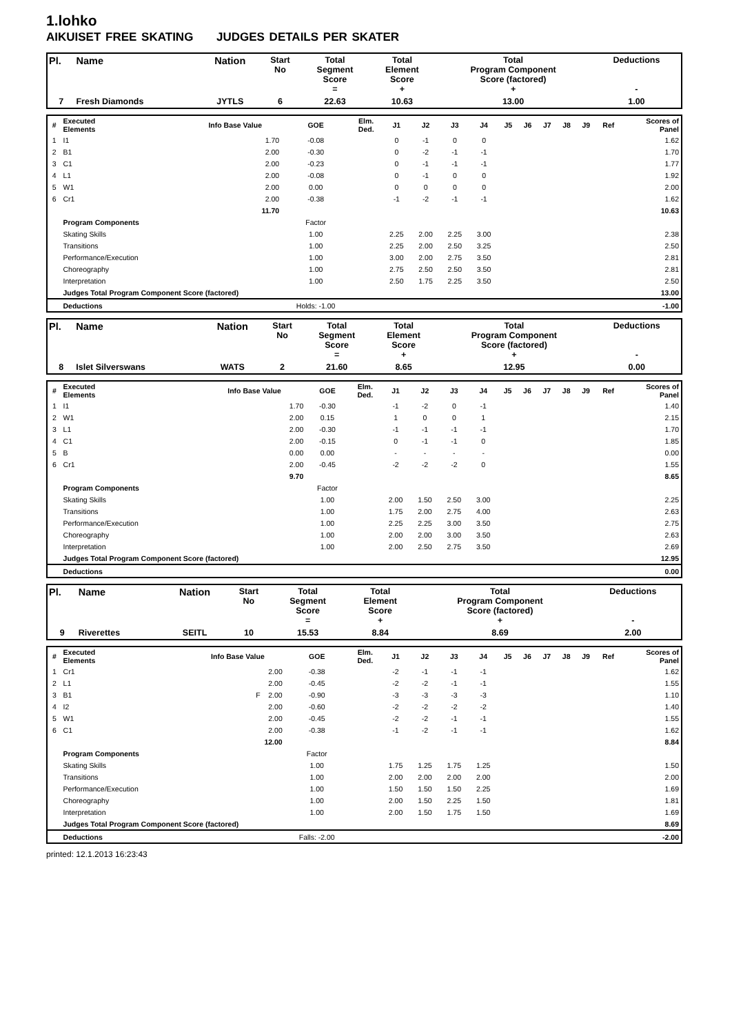1.lohko
AIKUISET FREE SKATING JUDGES DETAILS PER SKATER
| Pl. | Name | Nation | Start No | Total Segment Score = | Total Element Score + | Total Program Component Score (factored) + | Deductions - |
| 7 | Fresh Diamonds | JYTLS | 6 | 22.63 | 10.63 | 13.00 | 1.00 |
| # | Executed Elements | Info Base Value | GOE | Elm. Ded. | J1 | J2 | J3 | J4 | J5 | J6 | J7 | J8 | J9 | Ref | Scores of Panel |
| 1 | I1 | 1.70 | -0.08 | | 0 | -1 | 0 | 0 | | | | | | | 1.62 |
| 2 | B1 | 2.00 | -0.30 | | 0 | -2 | -1 | -1 | | | | | | | 1.70 |
| 3 | C1 | 2.00 | -0.23 | | 0 | -1 | -1 | -1 | | | | | | | 1.77 |
| 4 | L1 | 2.00 | -0.08 | | 0 | -1 | 0 | 0 | | | | | | | 1.92 |
| 5 | W1 | 2.00 | 0.00 | | 0 | 0 | 0 | 0 | | | | | | | 2.00 |
| 6 | Cr1 | 2.00 | -0.38 | | -1 | -2 | -1 | -1 | | | | | | | 1.62 |
| | | 11.70 | | | | | | | | | | | | | 10.63 |
| | Program Components | | Factor | | | | | | | | | | | | |
| | Skating Skills | | 1.00 | | 2.25 | 2.00 | 2.25 | 3.00 | | | | | | | 2.38 |
| | Transitions | | 1.00 | | 2.25 | 2.00 | 2.50 | 3.25 | | | | | | | 2.50 |
| | Performance/Execution | | 1.00 | | 3.00 | 2.00 | 2.75 | 3.50 | | | | | | | 2.81 |
| | Choreography | | 1.00 | | 2.75 | 2.50 | 2.50 | 3.50 | | | | | | | 2.81 |
| | Interpretation | | 1.00 | | 2.50 | 1.75 | 2.25 | 3.50 | | | | | | | 2.50 |
| | Judges Total Program Component Score (factored) | | | | | | | | | | | | | | 13.00 |
| | Deductions | | Holds: -1.00 | | | | | | | | | | | | -1.00 |
| Pl. | Name | Nation | Start No | Total Segment Score = | Total Element Score + | Total Program Component Score (factored) + | Deductions - |
| 8 | Islet Silverswans | WATS | 2 | 21.60 | 8.65 | 12.95 | 0.00 |
| # | Executed Elements | Info Base Value | GOE | Elm. Ded. | J1 | J2 | J3 | J4 | J5 | J6 | J7 | J8 | J9 | Ref | Scores of Panel |
| 1 | I1 | 1.70 | -0.30 | | -1 | -2 | 0 | -1 | | | | | | | 1.40 |
| 2 | W1 | 2.00 | 0.15 | | 1 | 0 | 0 | 1 | | | | | | | 2.15 |
| 3 | L1 | 2.00 | -0.30 | | -1 | -1 | -1 | -1 | | | | | | | 1.70 |
| 4 | C1 | 2.00 | -0.15 | | 0 | -1 | -1 | 0 | | | | | | | 1.85 |
| 5 | B | 0.00 | 0.00 | | - | - | - | - | | | | | | | 0.00 |
| 6 | Cr1 | 2.00 | -0.45 | | -2 | -2 | -2 | 0 | | | | | | | 1.55 |
| | | 9.70 | | | | | | | | | | | | | 8.65 |
| | Program Components | | Factor | | | | | | | | | | | | |
| | Skating Skills | | 1.00 | | 2.00 | 1.50 | 2.50 | 3.00 | | | | | | | 2.25 |
| | Transitions | | 1.00 | | 1.75 | 2.00 | 2.75 | 4.00 | | | | | | | 2.63 |
| | Performance/Execution | | 1.00 | | 2.25 | 2.25 | 3.00 | 3.50 | | | | | | | 2.75 |
| | Choreography | | 1.00 | | 2.00 | 2.00 | 3.00 | 3.50 | | | | | | | 2.63 |
| | Interpretation | | 1.00 | | 2.00 | 2.50 | 2.75 | 3.50 | | | | | | | 2.69 |
| | Judges Total Program Component Score (factored) | | | | | | | | | | | | | | 12.95 |
| | Deductions | | | | | | | | | | | | | | 0.00 |
| Pl. | Name | Nation | Start No | Total Segment Score = | Total Element Score + | Total Program Component Score (factored) + | Deductions - |
| 9 | Riverettes | SEITL | 10 | 15.53 | 8.84 | 8.69 | 2.00 |
| # | Executed Elements | Info Base Value | GOE | Elm. Ded. | J1 | J2 | J3 | J4 | J5 | J6 | J7 | J8 | J9 | Ref | Scores of Panel |
| 1 | Cr1 | 2.00 | -0.38 | | -2 | -1 | -1 | -1 | | | | | | | 1.62 |
| 2 | L1 | 2.00 | -0.45 | | -2 | -2 | -1 | -1 | | | | | | | 1.55 |
| 3 | B1 | F 2.00 | -0.90 | | -3 | -3 | -3 | -3 | | | | | | | 1.10 |
| 4 | I2 | 2.00 | -0.60 | | -2 | -2 | -2 | -2 | | | | | | | 1.40 |
| 5 | W1 | 2.00 | -0.45 | | -2 | -2 | -1 | -1 | | | | | | | 1.55 |
| 6 | C1 | 2.00 | -0.38 | | -1 | -2 | -1 | -1 | | | | | | | 1.62 |
| | | 12.00 | | | | | | | | | | | | | 8.84 |
| | Program Components | | Factor | | | | | | | | | | | | |
| | Skating Skills | | 1.00 | | 1.75 | 1.25 | 1.75 | 1.25 | | | | | | | 1.50 |
| | Transitions | | 1.00 | | 2.00 | 2.00 | 2.00 | 2.00 | | | | | | | 2.00 |
| | Performance/Execution | | 1.00 | | 1.50 | 1.50 | 1.50 | 2.25 | | | | | | | 1.69 |
| | Choreography | | 1.00 | | 2.00 | 1.50 | 2.25 | 1.50 | | | | | | | 1.81 |
| | Interpretation | | 1.00 | | 2.00 | 1.50 | 1.75 | 1.50 | | | | | | | 1.69 |
| | Judges Total Program Component Score (factored) | | | | | | | | | | | | | | 8.69 |
| | Deductions | | Falls: -2.00 | | | | | | | | | | | | -2.00 |
printed: 12.1.2013 16:23:43